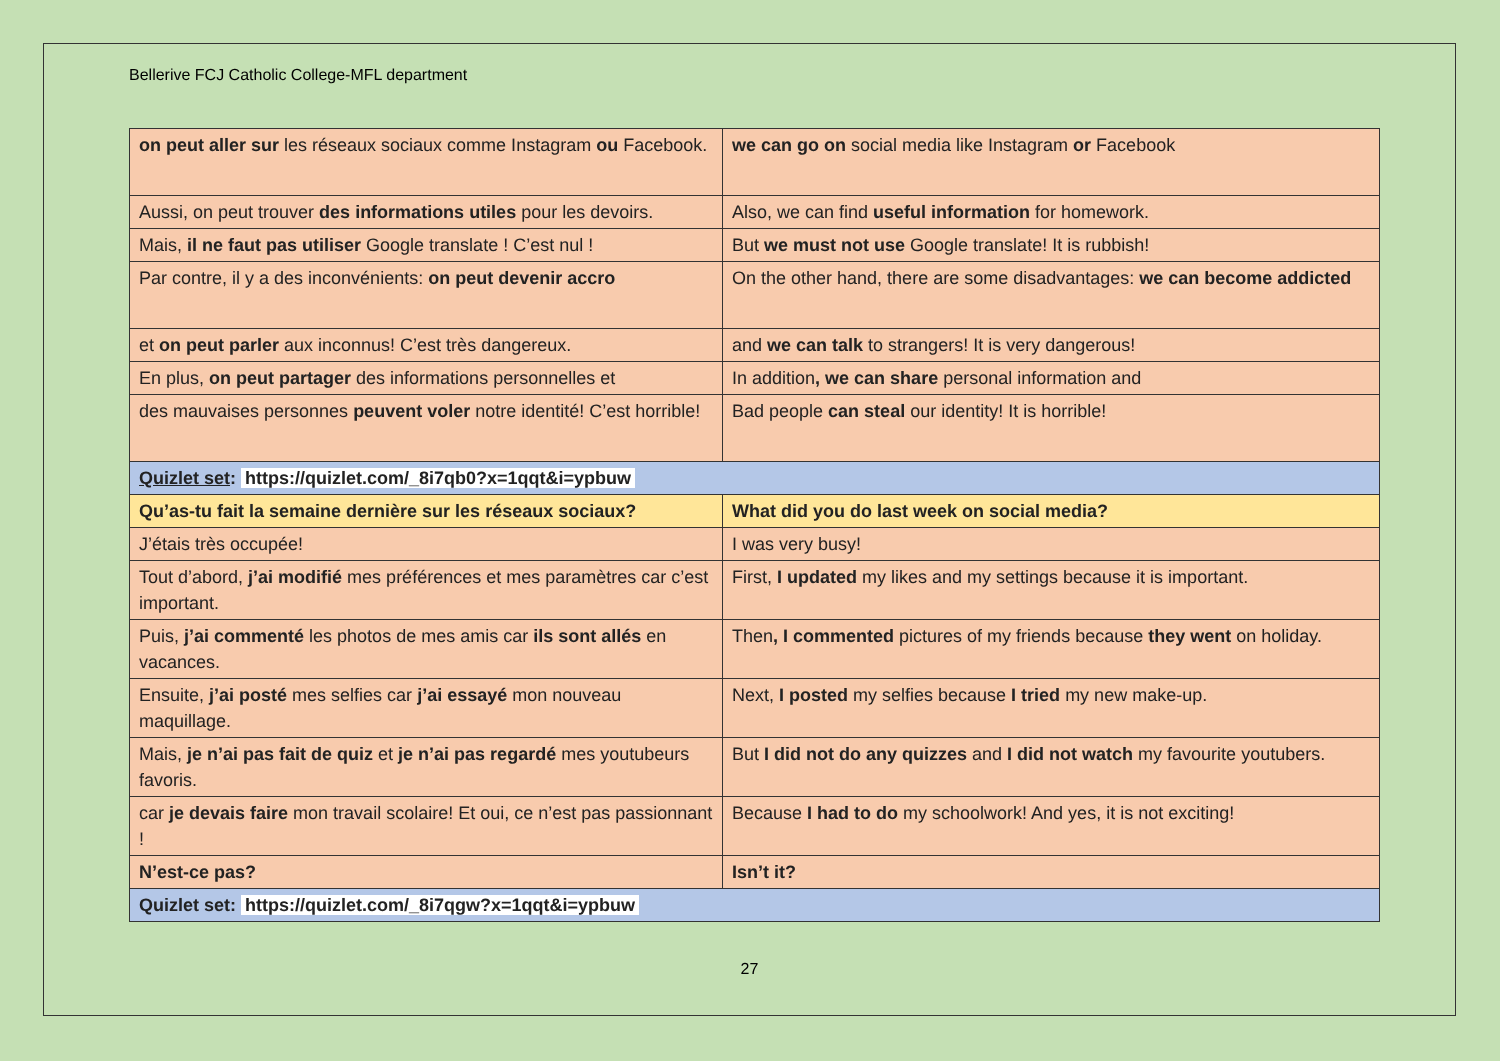Bellerive FCJ Catholic College-MFL department
| on peut aller sur les réseaux sociaux comme Instagram ou Facebook. | we can go on social media like Instagram or Facebook |
| Aussi, on peut trouver des informations utiles pour les devoirs. | Also, we can find useful information for homework. |
| Mais, il ne faut pas utiliser Google translate ! C’est nul ! | But we must not use Google translate! It is rubbish! |
| Par contre, il y a des inconvénients: on peut devenir accro | On the other hand, there are some disadvantages: we can become addicted |
| et on peut parler aux inconnus! C’est très dangereux. | and we can talk to strangers! It is very dangerous! |
| En plus, on peut partager des informations personnelles et | In addition , we can share personal information and |
| des mauvaises personnes peuvent voler notre identité! C’est horrible! | Bad people can steal our identity! It is horrible! |
| Quizlet set : https://quizlet.com/_8i7qb0?x=1qqt&i=ypbuw | |
| Qu’as-tu fait la semaine dernière sur les réseaux sociaux? | What did you do last week on social media? |
| J’étais très occupée! | I was very busy! |
| Tout d’abord, j’ai modifié mes préférences et mes paramètres car c’est important. | First, I updated my likes and my settings because it is important. |
| Puis, j’ai commenté les photos de mes amis car ils sont allés en vacances. | Then , I commented pictures of my friends because they went on holiday. |
| Ensuite, j’ai posté mes selfies car j’ai essayé mon nouveau maquillage. | Next, I posted my selfies because I tried my new make-up. |
| Mais, je n’ai pas fait de quiz et je n’ai pas regardé mes youtubeurs favoris. | But I did not do any quizzes and I did not watch my favourite youtubers. |
| car je devais faire mon travail scolaire! Et oui, ce n’est pas passionnant ! | Because I had to do my schoolwork! And yes, it is not exciting! |
| N’est-ce pas? | Isn’t it? |
| Quizlet set: https://quizlet.com/_8i7qgw?x=1qqt&i=ypbuw | |
27